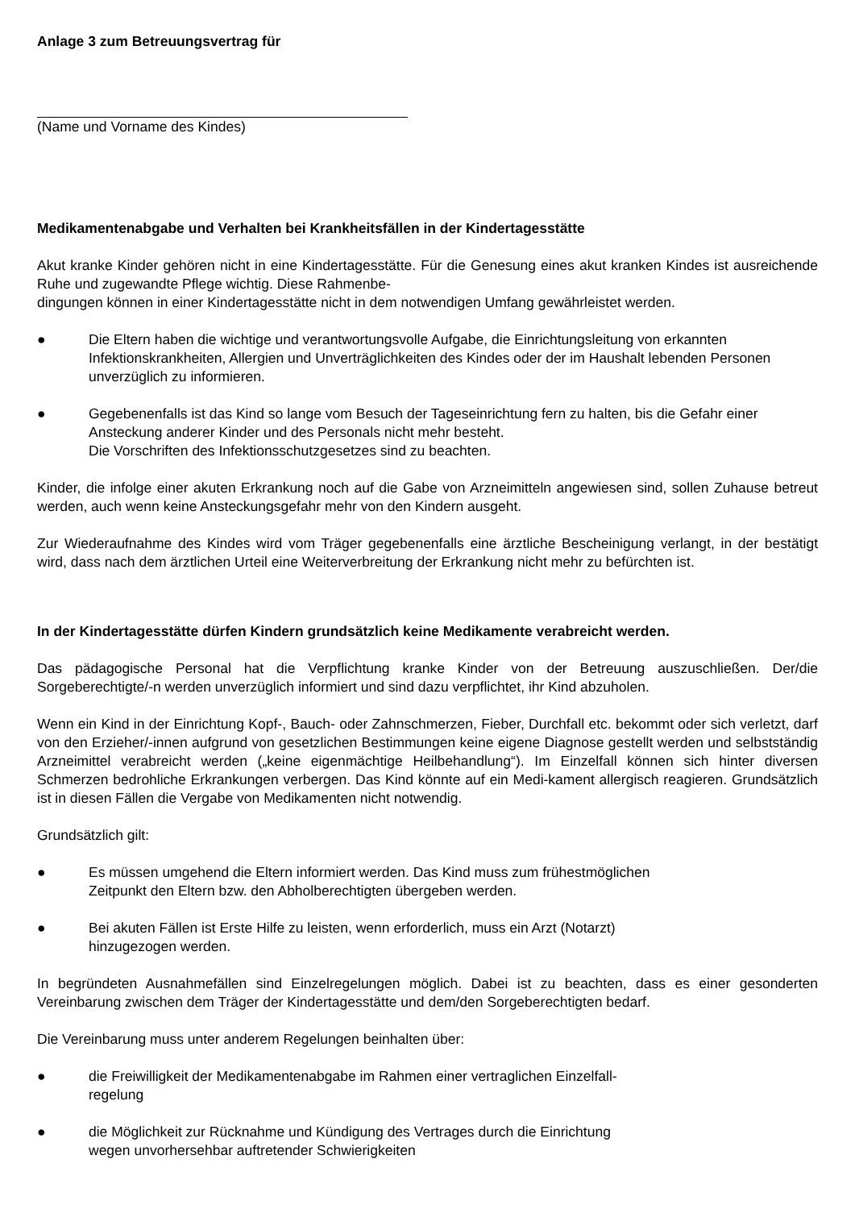Anlage 3 zum Betreuungsvertrag für
(Name und Vorname des Kindes)
Medikamentenabgabe und Verhalten bei Krankheitsfällen in der Kindertagesstätte
Akut kranke Kinder gehören nicht in eine Kindertagesstätte. Für die Genesung eines akut kranken Kindes ist ausreichende Ruhe und zugewandte Pflege wichtig. Diese Rahmenbe-
dingungen können in einer Kindertagesstätte nicht in dem notwendigen Umfang gewährleistet werden.
● Die Eltern haben die wichtige und verantwortungsvolle Aufgabe, die Einrichtungsleitung von erkannten Infektionskrankheiten, Allergien und Unverträglichkeiten des Kindes oder der im Haushalt lebenden Personen unverzüglich zu informieren.
● Gegebenenfalls ist das Kind so lange vom Besuch der Tageseinrichtung fern zu halten, bis die Gefahr einer Ansteckung anderer Kinder und des Personals nicht mehr besteht.
Die Vorschriften des Infektionsschutzgesetzes sind zu beachten.
Kinder, die infolge einer akuten Erkrankung noch auf die Gabe von Arzneimitteln angewiesen sind, sollen Zuhause betreut werden, auch wenn keine Ansteckungsgefahr mehr von den Kindern ausgeht.
Zur Wiederaufnahme des Kindes wird vom Träger gegebenenfalls eine ärztliche Bescheinigung verlangt, in der bestätigt wird, dass nach dem ärztlichen Urteil eine Weiterverbreitung der Erkrankung nicht mehr zu befürchten ist.
In der Kindertagesstätte dürfen Kindern grundsätzlich keine Medikamente verabreicht werden.
Das pädagogische Personal hat die Verpflichtung kranke Kinder von der Betreuung auszuschließen. Der/die Sorgeberechtigte/-n werden unverzüglich informiert und sind dazu verpflichtet, ihr Kind abzuholen.
Wenn ein Kind in der Einrichtung Kopf-, Bauch- oder Zahnschmerzen, Fieber, Durchfall etc. bekommt oder sich verletzt, darf von den Erzieher/-innen aufgrund von gesetzlichen Bestimmungen keine eigene Diagnose gestellt werden und selbstständig Arzneimittel verabreicht werden („keine eigenmächtige Heilbehandlung“). Im Einzelfall können sich hinter diversen Schmerzen bedrohliche Erkrankungen verbergen. Das Kind könnte auf ein Medi-kament allergisch reagieren. Grundsätzlich ist in diesen Fällen die Vergabe von Medikamenten nicht notwendig.
Grundsätzlich gilt:
● Es müssen umgehend die Eltern informiert werden. Das Kind muss zum frühestmöglichen
Zeitpunkt den Eltern bzw. den Abholberechtigten übergeben werden.
● Bei akuten Fällen ist Erste Hilfe zu leisten, wenn erforderlich, muss ein Arzt (Notarzt)
hinzugezogen werden.
In begründeten Ausnahmefällen sind Einzelregelungen möglich. Dabei ist zu beachten, dass es einer gesonderten Vereinbarung zwischen dem Träger der Kindertagesstätte und dem/den Sorgeberechtigten bedarf.
Die Vereinbarung muss unter anderem Regelungen beinhalten über:
● die Freiwilligkeit der Medikamentenabgabe im Rahmen einer vertraglichen Einzelfall-
regelung
● die Möglichkeit zur Rücknahme und Kündigung des Vertrages durch die Einrichtung
wegen unvorhersehbar auftretender Schwierigkeiten